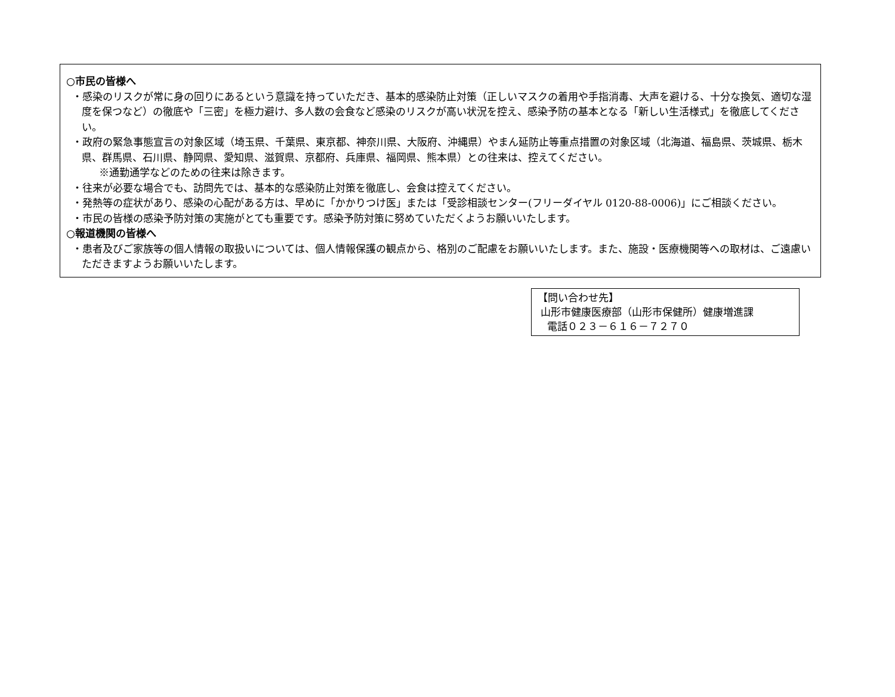○市民の皆様へ
・感染のリスクが常に身の回りにあるという意識を持っていただき、基本的感染防止対策（正しいマスクの着用や手指消毒、大声を避ける、十分な換気、適切な湿度を保つなど）の徹底や「三密」を極力避け、多人数の会食など感染のリスクが高い状況を控え、感染予防の基本となる「新しい生活様式」を徹底してください。
・政府の緊急事態宣言の対象区域（埼玉県、千葉県、東京都、神奈川県、大阪府、沖縄県）やまん延防止等重点措置の対象区域（北海道、福島県、茨城県、栃木県、群馬県、石川県、静岡県、愛知県、滋賀県、京都府、兵庫県、福岡県、熊本県）との往来は、控えてください。
※通勤通学などのための往来は除きます。
・往来が必要な場合でも、訪問先では、基本的な感染防止対策を徹底し、会食は控えてください。
・発熱等の症状があり、感染の心配がある方は、早めに「かかりつけ医」または「受診相談センター(フリーダイヤル 0120-88-0006)」にご相談ください。
・市民の皆様の感染予防対策の実施がとても重要です。感染予防対策に努めていただくようお願いいたします。
○報道機関の皆様へ
・患者及びご家族等の個人情報の取扱いについては、個人情報保護の観点から、格別のご配慮をお願いいたします。また、施設・医療機関等への取材は、ご遠慮いただきますようお願いいたします。
【問い合わせ先】
山形市健康医療部（山形市保健所）健康増進課
電話０２３－６１６－７２７０